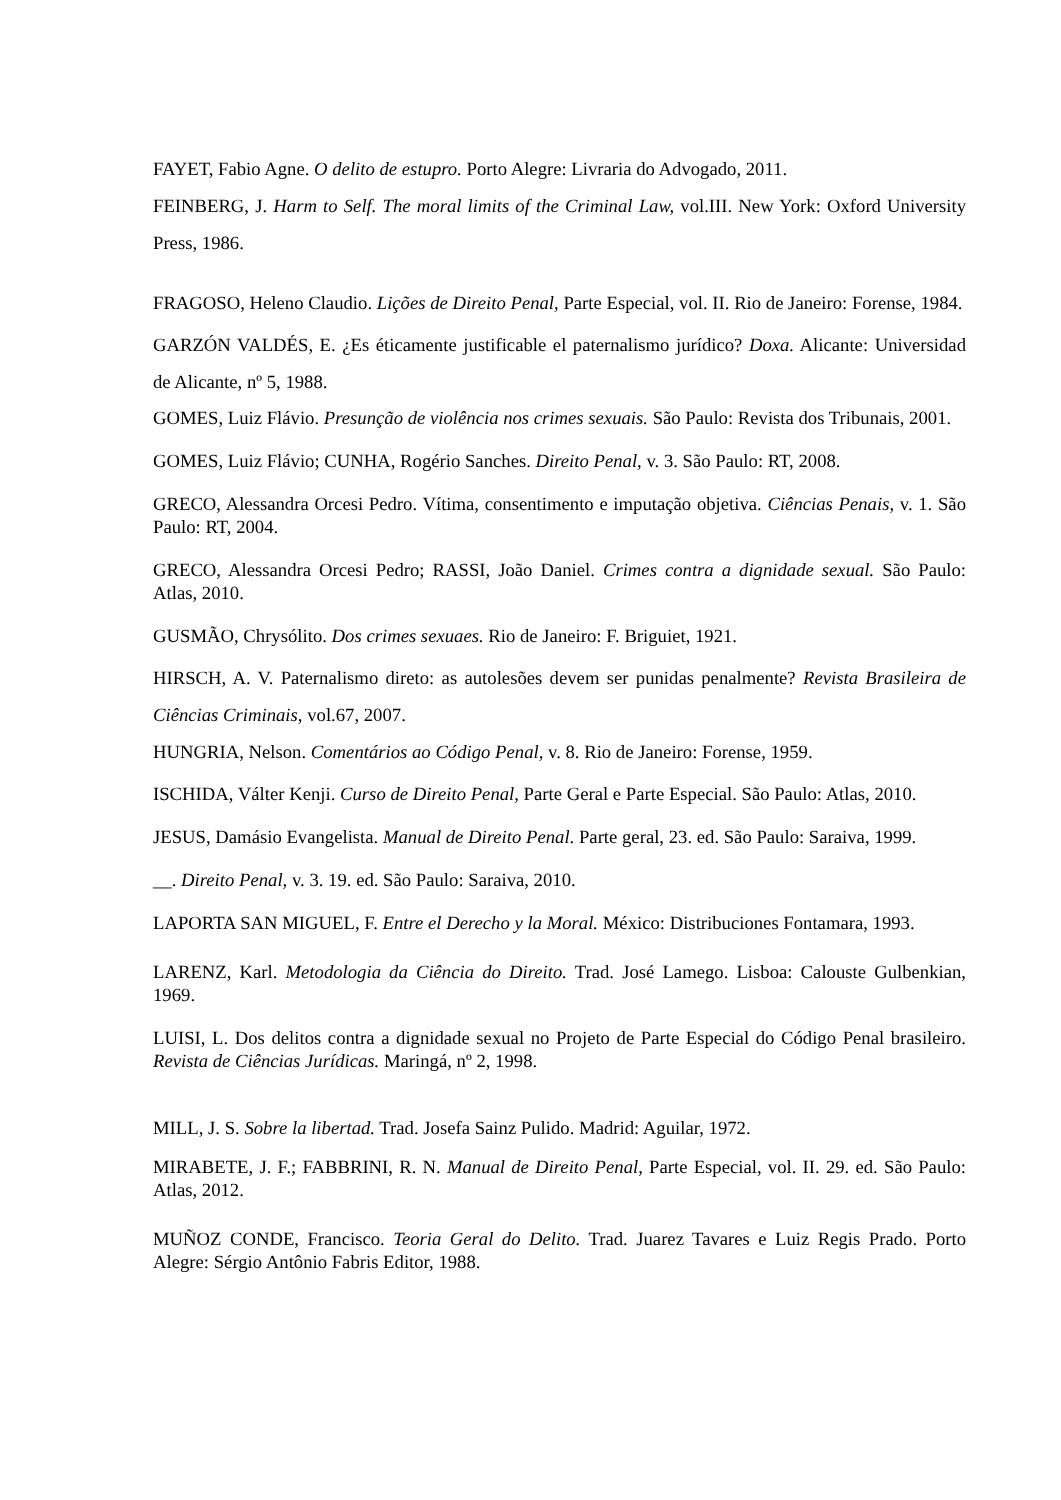FAYET, Fabio Agne. O delito de estupro. Porto Alegre: Livraria do Advogado, 2011.
FEINBERG, J. Harm to Self. The moral limits of the Criminal Law, vol.III. New York: Oxford University Press, 1986.
FRAGOSO, Heleno Claudio. Lições de Direito Penal, Parte Especial, vol. II. Rio de Janeiro: Forense, 1984.
GARZÓN VALDÉS, E. ¿Es éticamente justificable el paternalismo jurídico? Doxa. Alicante: Universidad de Alicante, nº 5, 1988.
GOMES, Luiz Flávio. Presunção de violência nos crimes sexuais. São Paulo: Revista dos Tribunais, 2001.
GOMES, Luiz Flávio; CUNHA, Rogério Sanches. Direito Penal, v. 3. São Paulo: RT, 2008.
GRECO, Alessandra Orcesi Pedro. Vítima, consentimento e imputação objetiva. Ciências Penais, v. 1. São Paulo: RT, 2004.
GRECO, Alessandra Orcesi Pedro; RASSI, João Daniel. Crimes contra a dignidade sexual. São Paulo: Atlas, 2010.
GUSMÃO, Chrysólito. Dos crimes sexuaes. Rio de Janeiro: F. Briguiet, 1921.
HIRSCH, A. V. Paternalismo direto: as autolesões devem ser punidas penalmente? Revista Brasileira de Ciências Criminais, vol.67, 2007.
HUNGRIA, Nelson. Comentários ao Código Penal, v. 8. Rio de Janeiro: Forense, 1959.
ISCHIDA, Válter Kenji. Curso de Direito Penal, Parte Geral e Parte Especial. São Paulo: Atlas, 2010.
JESUS, Damásio Evangelista. Manual de Direito Penal. Parte geral, 23. ed. São Paulo: Saraiva, 1999.
__. Direito Penal, v. 3. 19. ed. São Paulo: Saraiva, 2010.
LAPORTA SAN MIGUEL, F. Entre el Derecho y la Moral. México: Distribuciones Fontamara, 1993.
LARENZ, Karl. Metodologia da Ciência do Direito. Trad. José Lamego. Lisboa: Calouste Gulbenkian, 1969.
LUISI, L. Dos delitos contra a dignidade sexual no Projeto de Parte Especial do Código Penal brasileiro. Revista de Ciências Jurídicas. Maringá, nº 2, 1998.
MILL, J. S. Sobre la libertad. Trad. Josefa Sainz Pulido. Madrid: Aguilar, 1972.
MIRABETE, J. F.; FABBRINI, R. N. Manual de Direito Penal, Parte Especial, vol. II. 29. ed. São Paulo: Atlas, 2012.
MUÑOZ CONDE, Francisco. Teoria Geral do Delito. Trad. Juarez Tavares e Luiz Regis Prado. Porto Alegre: Sérgio Antônio Fabris Editor, 1988.